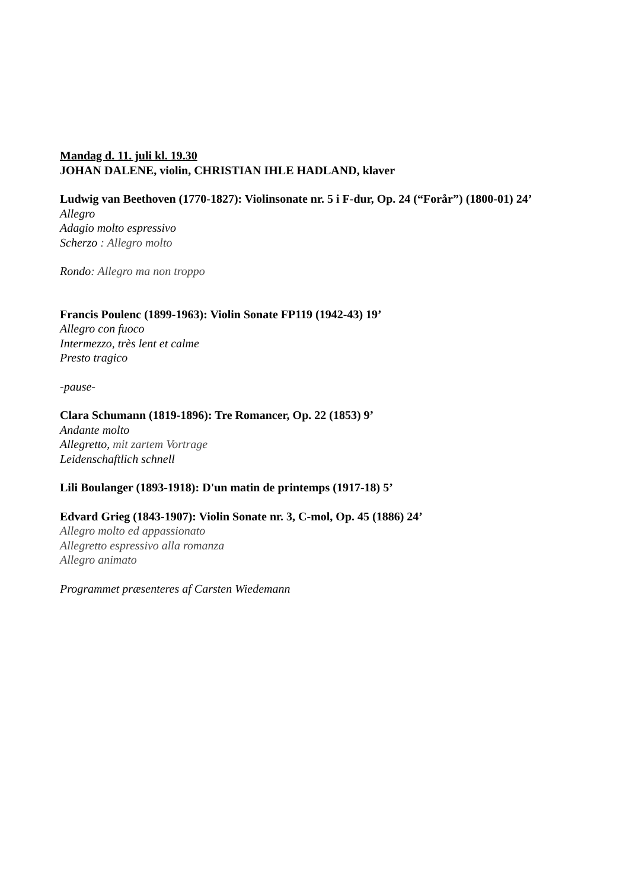Mandag d. 11. juli kl. 19.30
JOHAN DALENE, violin, CHRISTIAN IHLE HADLAND, klaver
Ludwig van Beethoven (1770-1827): Violinsonate nr. 5 i F-dur, Op. 24 (“Forår”) (1800-01) 24’
Allegro
Adagio molto espressivo
Scherzo : Allegro molto
Rondo: Allegro ma non troppo
Francis Poulenc (1899-1963): Violin Sonate FP119 (1942-43) 19’
Allegro con fuoco
Intermezzo, très lent et calme
Presto tragico
-pause-
Clara Schumann (1819-1896): Tre Romancer, Op. 22 (1853) 9’
Andante molto
Allegretto, mit zartem Vortrage
Leidenschaftlich schnell
Lili Boulanger (1893-1918): D'un matin de printemps (1917-18) 5’
Edvard Grieg (1843-1907): Violin Sonate nr. 3, C-mol, Op. 45 (1886) 24’
Allegro molto ed appassionato
Allegretto espressivo alla romanza
Allegro animato
Programmet præsenteres af Carsten Wiedemann